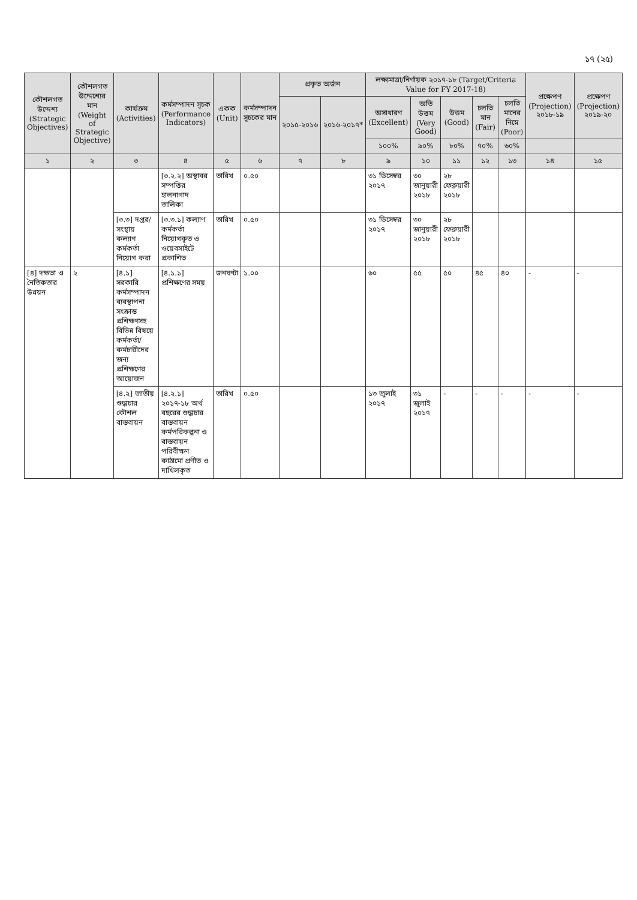১৭ (২৫)
| কৌশলগত উদ্দেশ্য (Strategic Objectives) | কৌশলগত উদ্দেশ্যের মান (Weight of Strategic Objective) | কার্যক্রম (Activities) | কর্মসম্পাদন সূচক (Performance Indicators) | একক (Unit) | কর্মসম্পাদন সূচকের মান | প্রকৃত অর্জন | | লক্ষ্যমাত্রা/নির্ণায়ক ২০১৭-১৮ (Target/Criteria Value for FY 2017-18) | | | | | প্রক্ষেপণ (Projection) ২০১৮-১৯ | প্রক্ষেপণ (Projection) ২০১৯-২০ |
| --- | --- | --- | --- | --- | --- | --- | --- | --- | --- | --- | --- | --- | --- | --- |
| | | | | | | ২০১৫-২০১৬ | ২০১৬-২০১৭* | অসাধারণ (Excellent) | অতি উত্তম (Very Good) | উত্তম (Good) | চলতি মান (Fair) | চলতি মানের নিম্নে (Poor) | | |
| | | | | | | | | ১০০% | ৯০% | ৮০% | ৭০% | ৬০% | | |
| ১ | ২ | ৩ | ৪ | ৫ | ৬ | ৭ | ৮ | ৯ | ১০ | ১১ | ১২ | ১৩ | ১৪ | ১৫ |
| | | | [৩.২.২] অস্থাবর সম্পত্তির হালনাগাদ তালিকা | তারিখ | ০.৫০ | | | ৩১ ডিসেম্বর ২০১৭ | ৩০ জানুয়ারী ২০১৮ | ২৮ ফেব্রুয়ারী ২০১৮ | | | | |
| | | [৩.৩] দপ্তর/সংস্থায় কল্যাণ কর্মকর্তা নিয়োগ করা | [৩.৩.১] কল্যাণ কর্মকর্তা নিয়োগকৃত ও ওয়েবসাইটে প্রকাশিত | তারিখ | ০.৫০ | | | ৩১ ডিসেম্বর ২০১৭ | ৩০ জানুয়ারী ২০১৮ | ২৮ ফেব্রুয়ারী ২০১৮ | | | | |
| [৪] দক্ষতা ও নৈতিকতার উন্নয়ন | ২ | [৪.১] সরকারি কর্মসম্পাদন ব্যবস্থাপনা সংক্রান্ত প্রশিক্ষণসহ বিভিন্ন বিষয়ে কর্মকর্তা/কর্মচারীদের জন্য প্রশিক্ষণের আয়োজন | [৪.১.১] প্রশিক্ষণের সময় | জনঘণ্টা | ১.০০ | | | ৬০ | ৫৫ | ৫০ | ৪৫ | ৪০ | - | - |
| | | [৪.২] জাতীয় শুদ্ধাচার কৌশল বাস্তবায়ন | [৪.২.১] ২০১৭-১৮ অর্থ বছরের শুদ্ধাচার বাস্তবায়ন কর্মপরিকল্পনা ও বাস্তবায়ন পরিবীক্ষণ কাঠামো প্রণীত ও দাখিলকৃত | তারিখ | ০.৫০ | | | ১৩ জুলাই ২০১৭ | ৩১ জুলাই ২০১৭ | - | - | - | - | - |